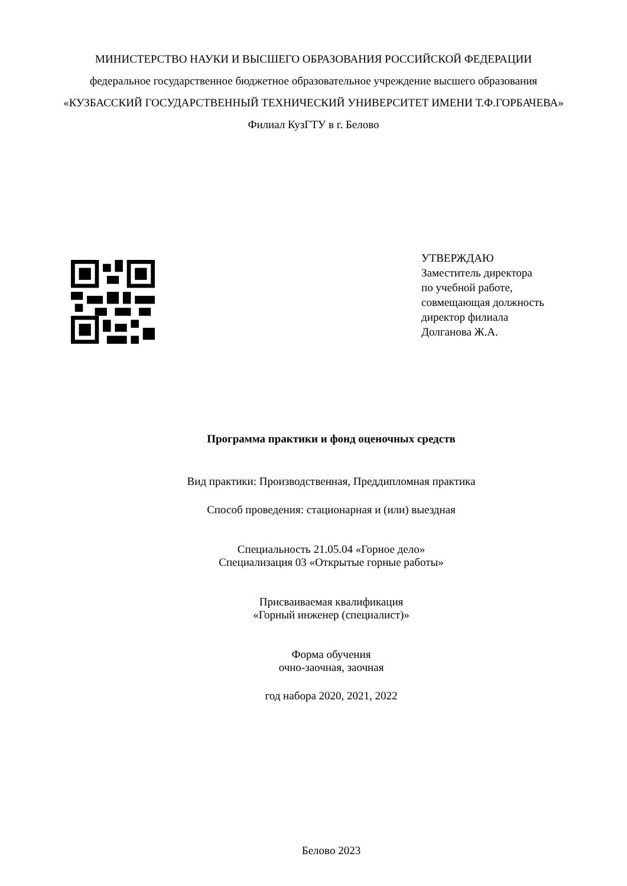МИНИСТЕРСТВО НАУКИ И ВЫСШЕГО ОБРАЗОВАНИЯ РОССИЙСКОЙ ФЕДЕРАЦИИ
федеральное государственное бюджетное образовательное учреждение высшего образования
«КУЗБАССКИЙ ГОСУДАРСТВЕННЫЙ ТЕХНИЧЕСКИЙ УНИВЕРСИТЕТ ИМЕНИ Т.Ф.ГОРБАЧЕВА»
Филиал КузГТУ в г. Белово
УТВЕРЖДАЮ
Заместитель директора
по учебной работе,
совмещающая должность
директор филиала
Долганова Ж.А.
Программа практики и фонд оценочных средств
Вид практики: Производственная, Преддипломная практика
Способ проведения: стационарная и (или) выездная
Специальность 21.05.04 «Горное дело»
Специализация 03 «Открытые горные работы»
Присваиваемая квалификация
«Горный инженер (специалист)»
Форма обучения
очно-заочная, заочная
год набора 2020, 2021, 2022
Белово 2023